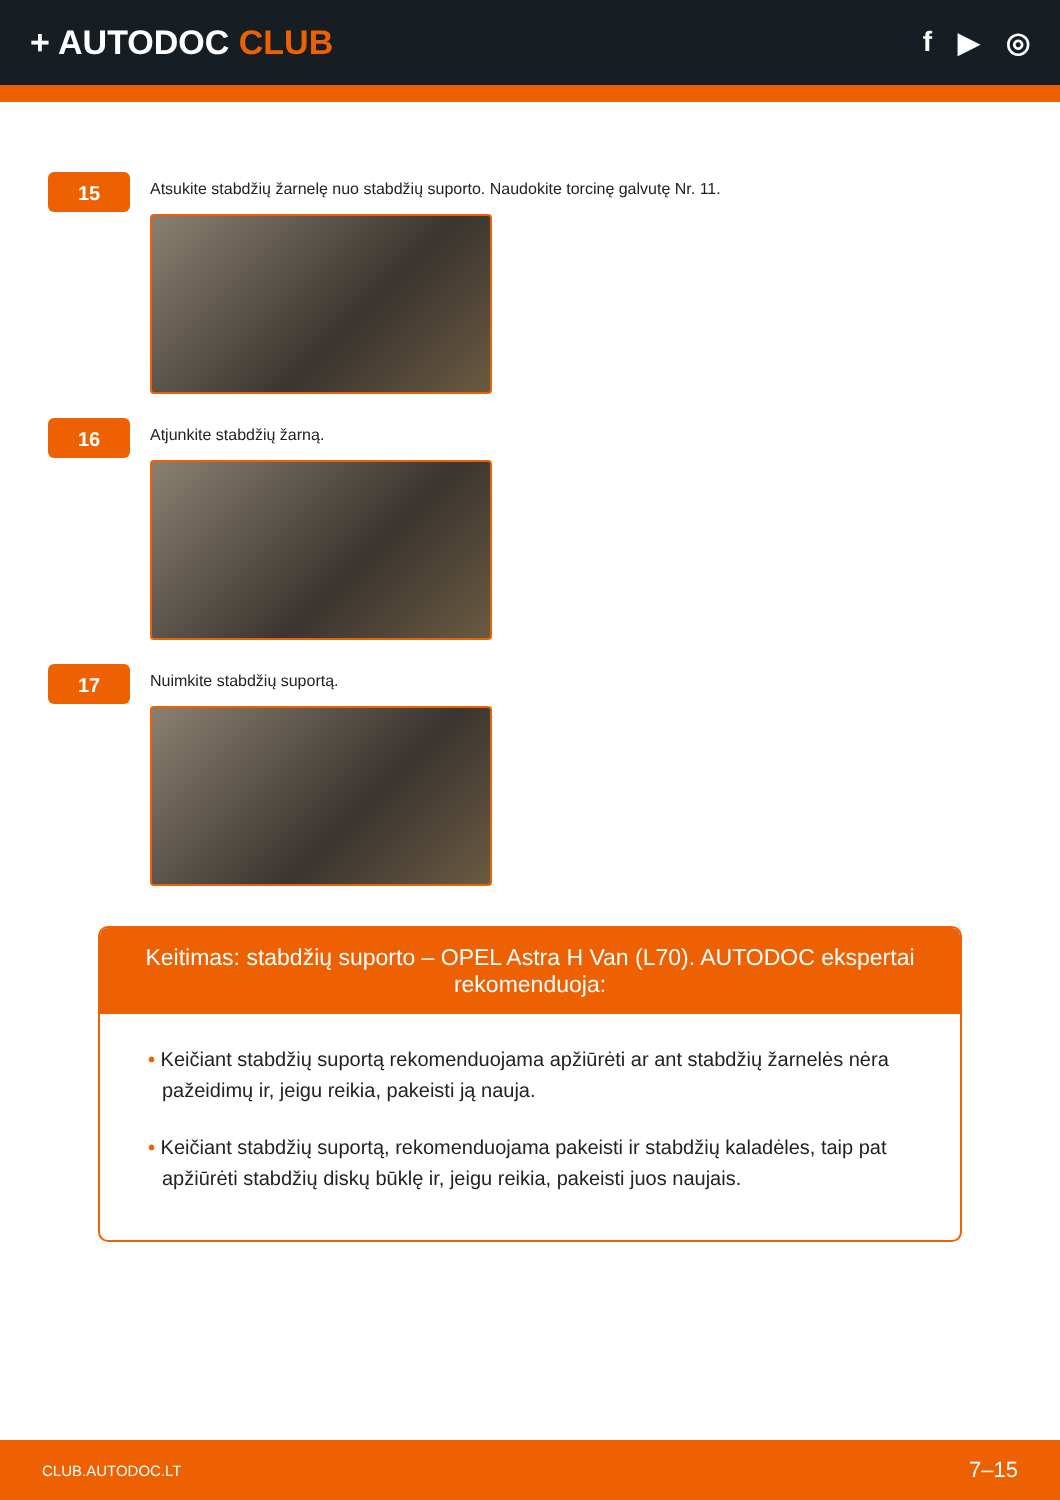+ AUTODOC CLUB
f ▶ ◎
15
Atsukite stabdžių žarnelę nuo stabdžių suporto. Naudokite torcinę galvutę Nr. 11.
16
Atjunkite stabdžių žarną.
17
Nuimkite stabdžių suportą.
Keitimas: stabdžių suporto – OPEL Astra H Van (L70). AUTODOC ekspertai rekomenduoja:
• Keičiant stabdžių suportą rekomenduojama apžiūrėti ar ant stabdžių žarnelės nėra pažeidimų ir, jeigu reikia, pakeisti ją nauja.
• Keičiant stabdžių suportą, rekomenduojama pakeisti ir stabdžių kaladėles, taip pat apžiūrėti stabdžių diskų būklę ir, jeigu reikia, pakeisti juos naujais.
CLUB.AUTODOC.LT 7–15